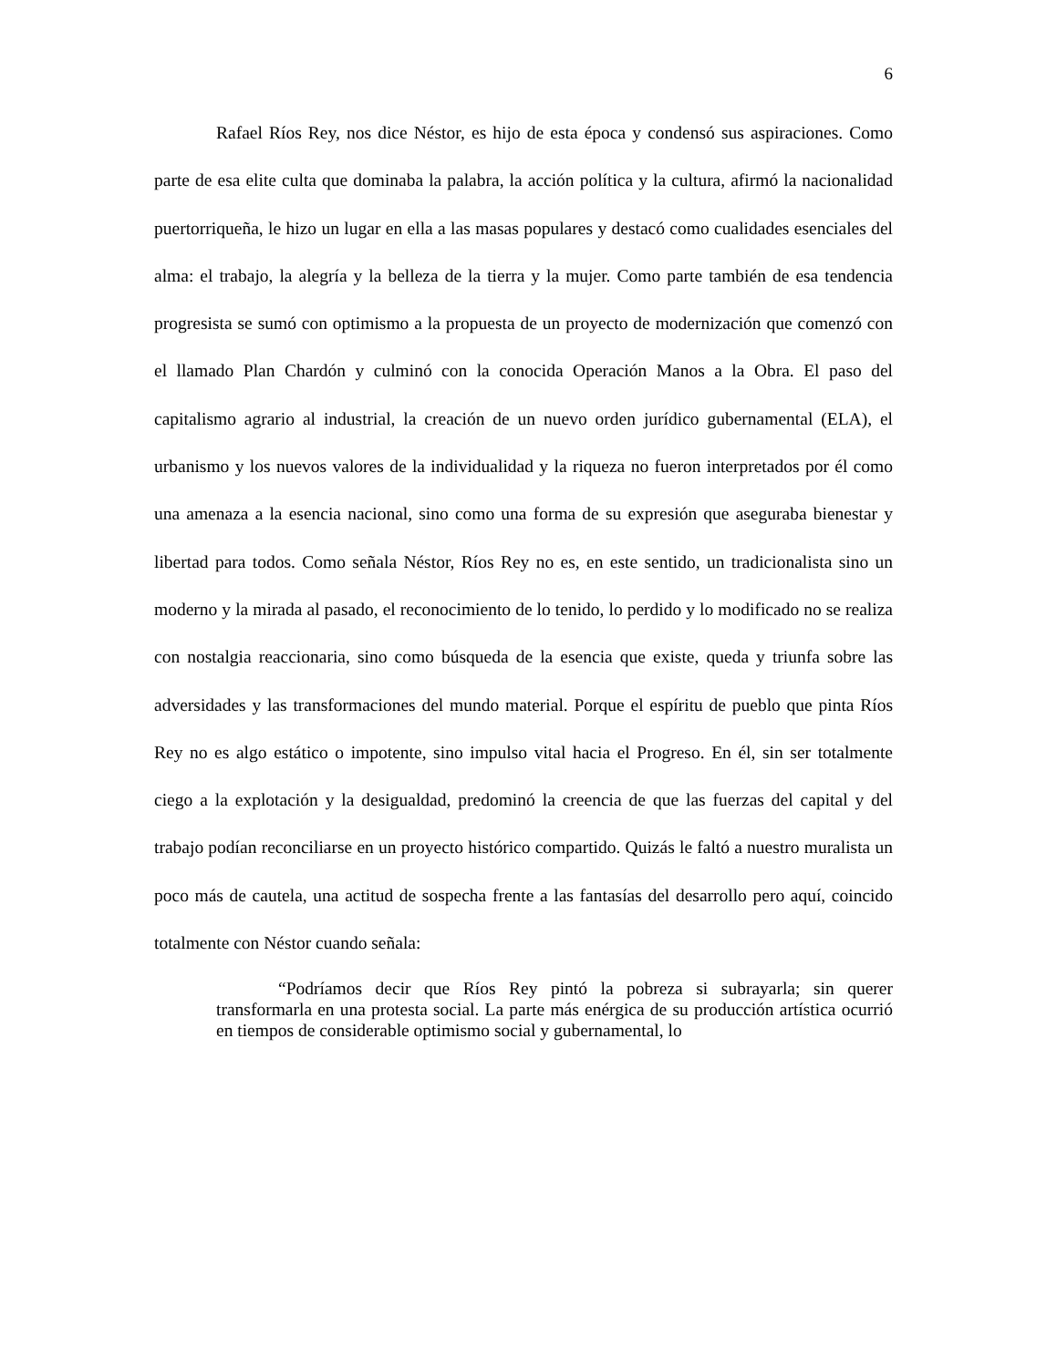6
Rafael Ríos Rey, nos dice Néstor, es hijo de esta época y condensó sus aspiraciones. Como parte de esa elite culta que dominaba la palabra, la acción política y la cultura, afirmó la nacionalidad puertorriqueña, le hizo un lugar en ella a las masas populares y destacó como cualidades esenciales del alma: el trabajo, la alegría y la belleza de la tierra y la mujer. Como parte también de esa tendencia progresista se sumó con optimismo a la propuesta de un proyecto de modernización que comenzó con el llamado Plan Chardón y culminó con la conocida Operación Manos a la Obra. El paso del capitalismo agrario al industrial, la creación de un nuevo orden jurídico gubernamental (ELA), el urbanismo y los nuevos valores de la individualidad y la riqueza no fueron interpretados por él como una amenaza a la esencia nacional, sino como una forma de su expresión que aseguraba bienestar y libertad para todos. Como señala Néstor, Ríos Rey no es, en este sentido, un tradicionalista sino un moderno y la mirada al pasado, el reconocimiento de lo tenido, lo perdido y lo modificado no se realiza con nostalgia reaccionaria, sino como búsqueda de la esencia que existe, queda y triunfa sobre las adversidades y las transformaciones del mundo material. Porque el espíritu de pueblo que pinta Ríos Rey no es algo estático o impotente, sino impulso vital hacia el Progreso. En él, sin ser totalmente ciego a la explotación y la desigualdad, predominó la creencia de que las fuerzas del capital y del trabajo podían reconciliarse en un proyecto histórico compartido. Quizás le faltó a nuestro muralista un poco más de cautela, una actitud de sospecha frente a las fantasías del desarrollo pero aquí, coincido totalmente con Néstor cuando señala:
“Podríamos decir que Ríos Rey pintó la pobreza si subrayarla; sin querer transformarla en una protesta social. La parte más enérgica de su producción artística ocurrió en tiempos de considerable optimismo social y gubernamental, lo